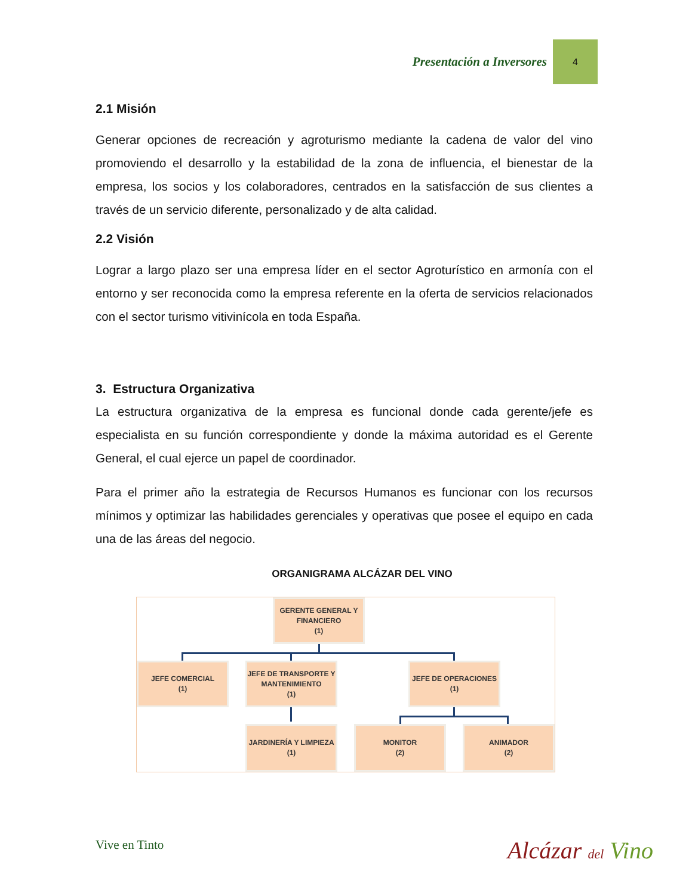Presentación a Inversores 4
2.1 Misión
Generar opciones de recreación y agroturismo mediante la cadena de valor del vino promoviendo el desarrollo y la estabilidad de la zona de influencia, el bienestar de la empresa, los socios y los colaboradores, centrados en la satisfacción de sus clientes a través de un servicio diferente, personalizado y de alta calidad.
2.2 Visión
Lograr a largo plazo ser una empresa líder en el sector Agroturístico en armonía con el entorno y ser reconocida como la empresa referente en la oferta de servicios relacionados con el sector turismo vitivinícola en toda España.
3. Estructura Organizativa
La estructura organizativa de la empresa es funcional donde cada gerente/jefe es especialista en su función correspondiente y donde la máxima autoridad es el Gerente General, el cual ejerce un papel de coordinador.
Para el primer año la estrategia de Recursos Humanos es funcionar con los recursos mínimos y optimizar las habilidades gerenciales y operativas que posee el equipo en cada una de las áreas del negocio.
ORGANIGRAMA ALCÁZAR DEL VINO
GERENTE GENERAL Y
FINANCIERO
(1)
JEFE COMERCIAL
(1)
JEFE DE TRANSPORTE Y
MANTENIMIENTO
(1)
JEFE DE OPERACIONES
(1)
JARDINERÍA Y LIMPIEZA
(1)
MONITOR
(2)
ANIMADOR
(2)
Vive en Tinto Alcázar del Vino